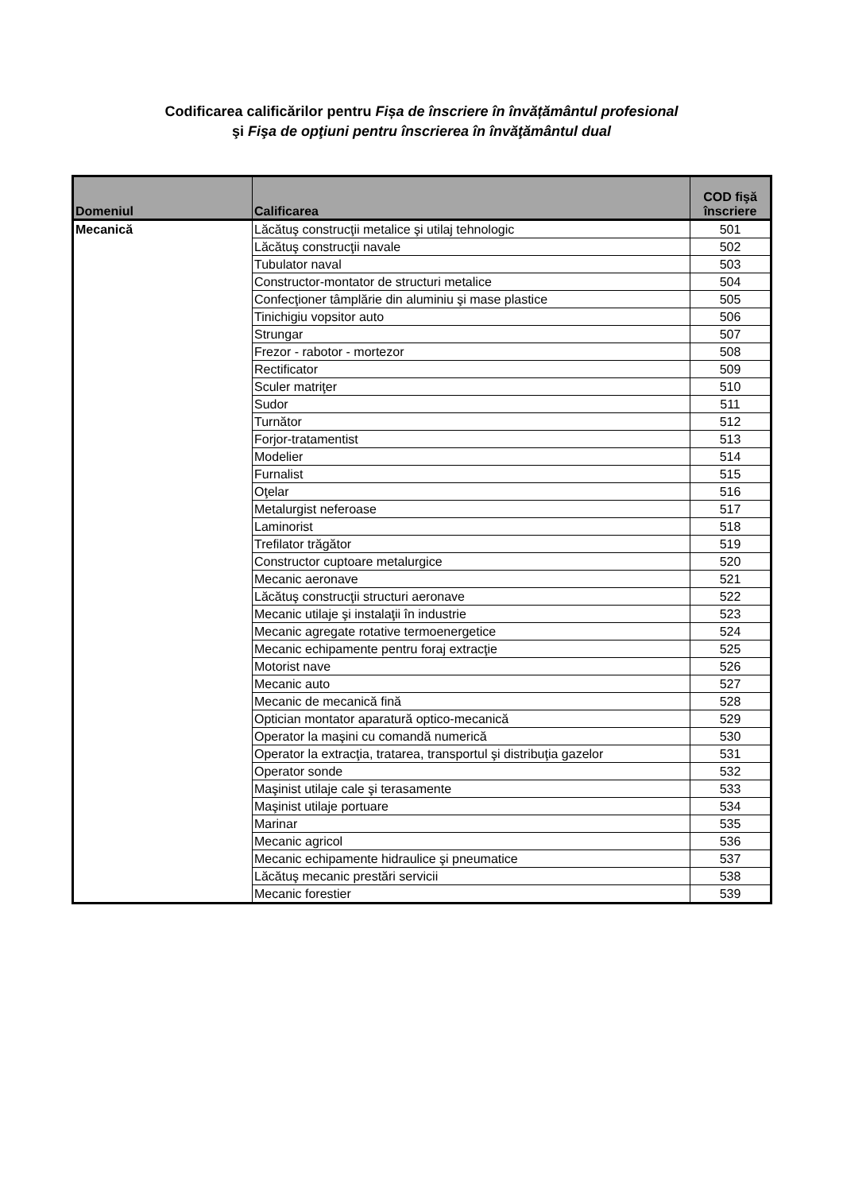Codificarea calificărilor pentru Fișa de înscriere în învățământul profesional
şi Fişa de opţiuni pentru înscrierea în învăţământul dual
| Domeniul | Calificarea | COD fişă înscriere |
| --- | --- | --- |
| Mecanică | Lăcătuş construcţii metalice şi utilaj tehnologic | 501 |
| | Lăcătuş construcţii navale | 502 |
| | Tubulator naval | 503 |
| | Constructor-montator de structuri metalice | 504 |
| | Confecţioner tâmplărie din aluminiu şi mase plastice | 505 |
| | Tinichigiu vopsitor auto | 506 |
| | Strungar | 507 |
| | Frezor - rabotor - mortezor | 508 |
| | Rectificator | 509 |
| | Sculer matriţer | 510 |
| | Sudor | 511 |
| | Turnător | 512 |
| | Forjor-tratamentist | 513 |
| | Modelier | 514 |
| | Furnalist | 515 |
| | Oţelar | 516 |
| | Metalurgist neferoase | 517 |
| | Laminorist | 518 |
| | Trefilator trăgător | 519 |
| | Constructor cuptoare metalurgice | 520 |
| | Mecanic aeronave | 521 |
| | Lăcătuş construcţii structuri aeronave | 522 |
| | Mecanic utilaje şi instalaţii în industrie | 523 |
| | Mecanic agregate rotative termoenergetice | 524 |
| | Mecanic echipamente pentru foraj extracţie | 525 |
| | Motorist nave | 526 |
| | Mecanic auto | 527 |
| | Mecanic de mecanică fină | 528 |
| | Optician montator aparatură optico-mecanică | 529 |
| | Operator la maşini cu comandă numerică | 530 |
| | Operator la extracţia, tratarea, transportul şi distribuţia gazelor | 531 |
| | Operator sonde | 532 |
| | Maşinist utilaje cale şi terasamente | 533 |
| | Maşinist utilaje portuare | 534 |
| | Marinar | 535 |
| | Mecanic agricol | 536 |
| | Mecanic echipamente hidraulice şi pneumatice | 537 |
| | Lăcătuş mecanic prestări servicii | 538 |
| | Mecanic forestier | 539 |